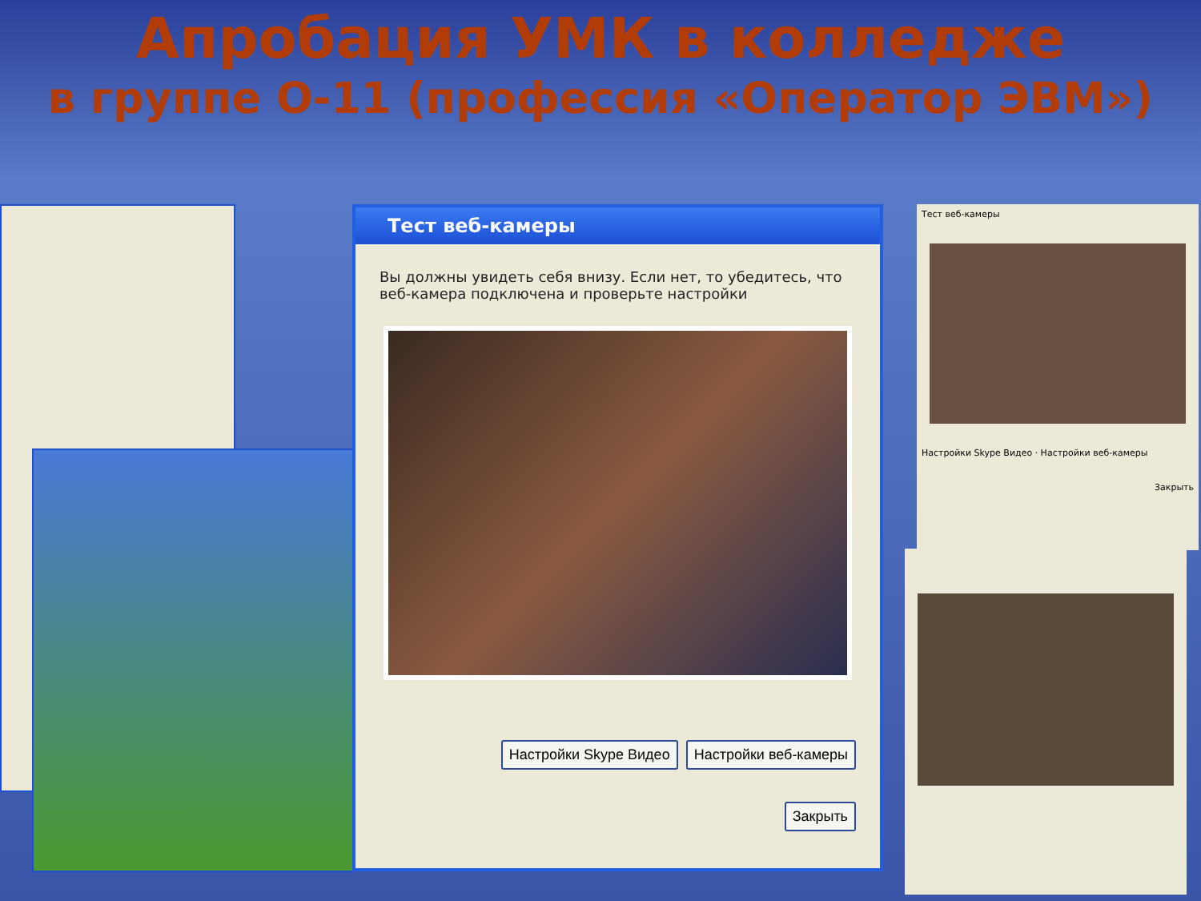Апробация УМК в колледже
в группе О-11 (профессия «Оператор ЭВМ»)
Тест веб-камеры
Настройки Skype Видео · Настройки веб-камеры
Закрыть
Тест веб-камеры
Вы должны увидеть себя внизу. Если нет, то убедитесь, что веб-камера подключена и проверьте настройки
Настройки Skype Видео Настройки веб-камеры
Закрыть